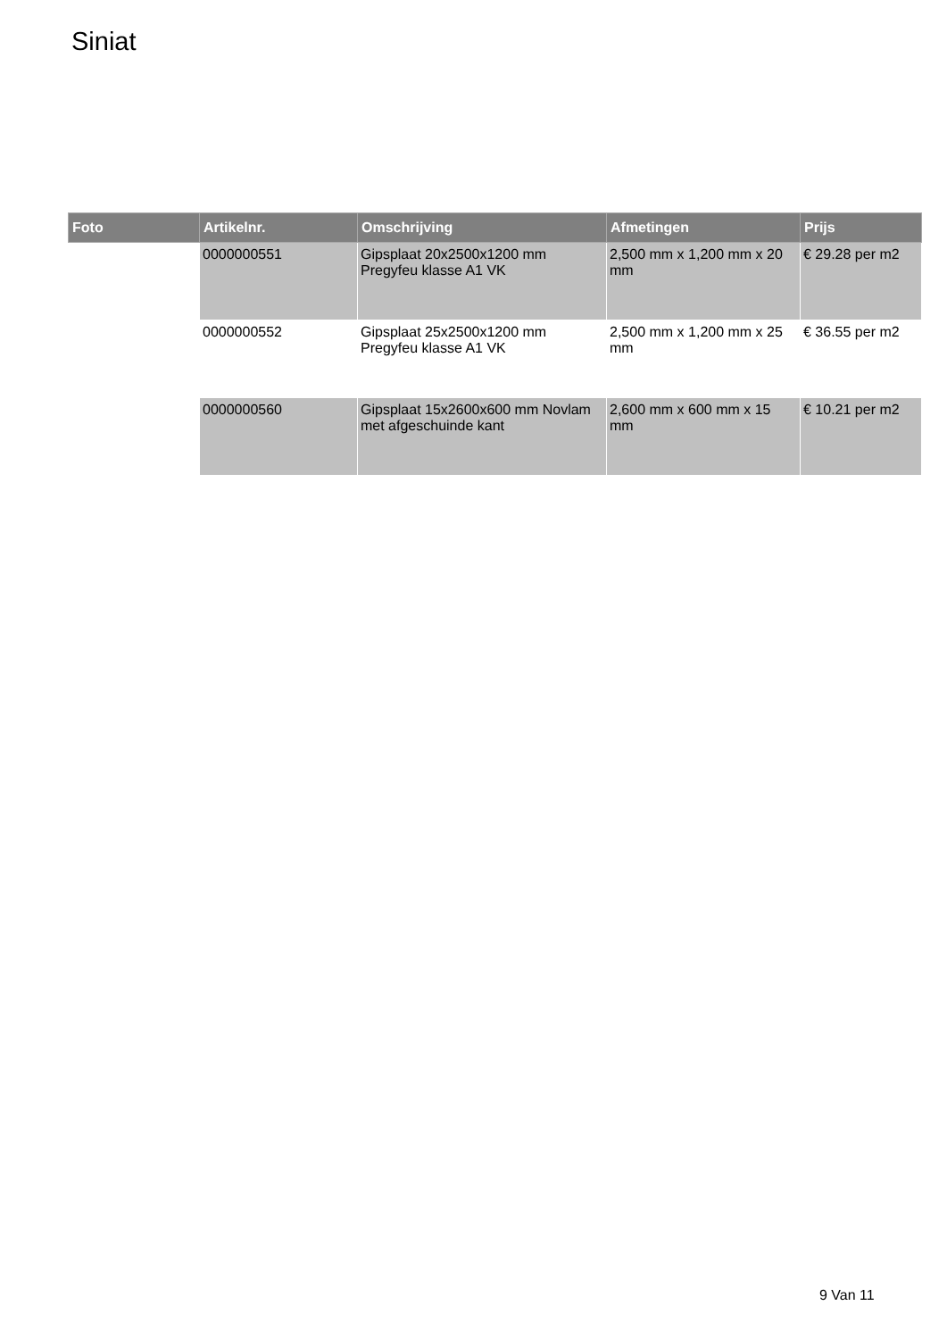Siniat
| Foto | Artikelnr. | Omschrijving | Afmetingen | Prijs |
| --- | --- | --- | --- | --- |
| | 0000000551 | Gipsplaat 20x2500x1200 mm Pregyfeu klasse A1 VK | 2,500 mm x 1,200 mm x 20 mm | € 29.28 per m2 |
| | 0000000552 | Gipsplaat 25x2500x1200 mm Pregyfeu klasse A1 VK | 2,500 mm x 1,200 mm x 25 mm | € 36.55 per m2 |
| | 0000000560 | Gipsplaat 15x2600x600 mm Novlam met afgeschuinde kant | 2,600 mm x 600 mm x 15 mm | € 10.21 per m2 |
9 Van 11